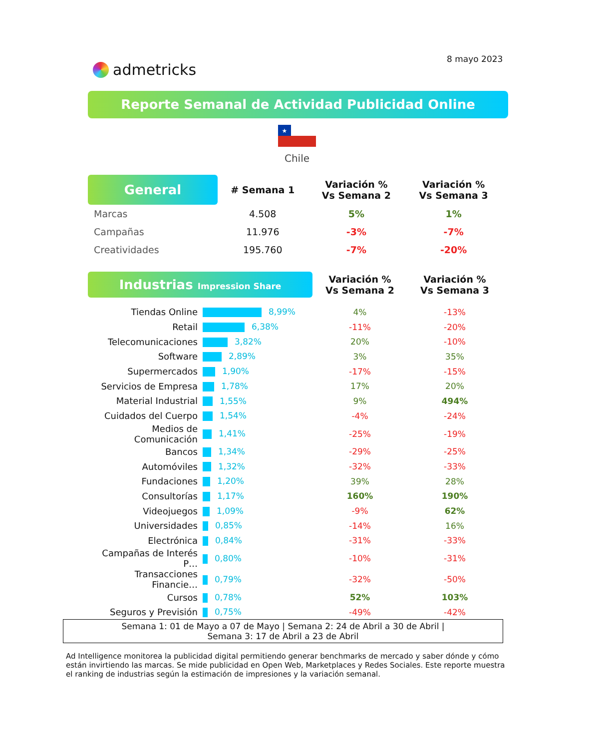8 mayo 2023
admetricks
Reporte Semanal de Actividad Publicidad Online
★
Chile
| General | # Semana 1 | Variación % Vs Semana 2 | Variación % Vs Semana 3 |
| --- | --- | --- | --- |
| Marcas | 4.508 | 5% | 1% |
| Campañas | 11.976 | -3% | -7% |
| Creatividades | 195.760 | -7% | -20% |
| Industrias Impression Share | | Variación % Vs Semana 2 | Variación % Vs Semana 3 |
| --- | --- | --- | --- |
| Tiendas Online | 8,99% | 4% | -13% |
| Retail | 6,38% | -11% | -20% |
| Telecomunicaciones | 3,82% | 20% | -10% |
| Software | 2,89% | 3% | 35% |
| Supermercados | 1,90% | -17% | -15% |
| Servicios de Empresa | 1,78% | 17% | 20% |
| Material Industrial | 1,55% | 9% | 494% |
| Cuidados del Cuerpo | 1,54% | -4% | -24% |
| Medios de Comunicación | 1,41% | -25% | -19% |
| Bancos | 1,34% | -29% | -25% |
| Automóviles | 1,32% | -32% | -33% |
| Fundaciones | 1,20% | 39% | 28% |
| Consultorías | 1,17% | 160% | 190% |
| Videojuegos | 1,09% | -9% | 62% |
| Universidades | 0,85% | -14% | 16% |
| Electrónica | 0,84% | -31% | -33% |
| Campañas de Interés P… | 0,80% | -10% | -31% |
| Transacciones Financie… | 0,79% | -32% | -50% |
| Cursos | 0,78% | 52% | 103% |
| Seguros y Previsión | 0,75% | -49% | -42% |
Semana 1: 01 de Mayo a 07 de Mayo | Semana 2: 24 de Abril a 30 de Abril |
Semana 3: 17 de Abril a 23 de Abril
Ad Intelligence monitorea la publicidad digital permitiendo generar benchmarks de mercado y saber dónde y cómo están invirtiendo las marcas. Se mide publicidad en Open Web, Marketplaces y Redes Sociales. Este reporte muestra el ranking de industrias según la estimación de impresiones y la variación semanal.